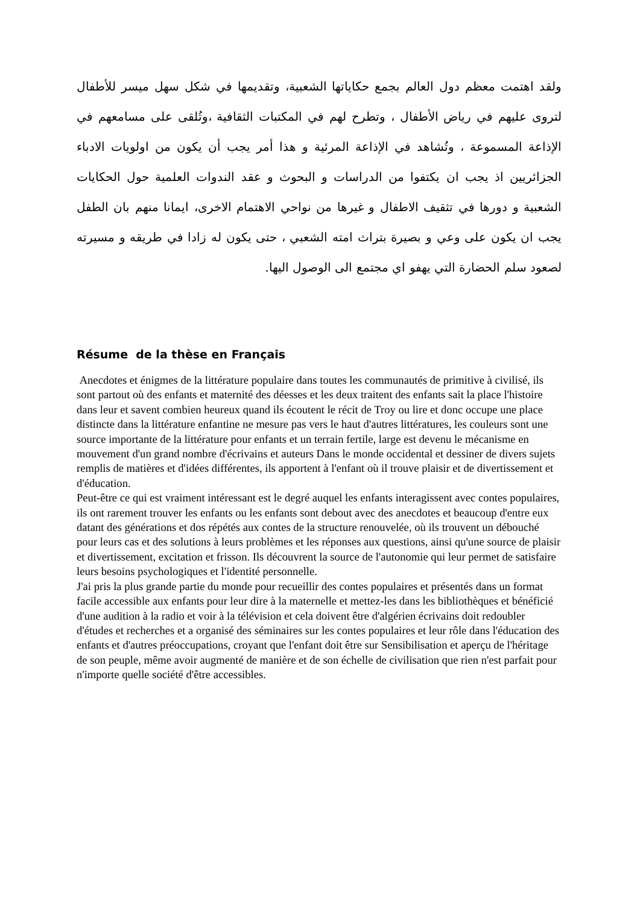ولقد اهتمت معظم دول العالم بجمع حكاياتها الشعبية، وتقديمها في شكل سهل ميسر للأطفال لتروى عليهم في رياض الأطفال ، وتطرح لهم في المكتبات الثقافية ،وتُلقى على مسامعهم في الإذاعة المسموعة ، وتُشاهد في الإذاعة المرئية و هذا أمر يجب أن يكون من اولويات الادباء الجزائريين اذ يجب ان يكتفوا من الدراسات و البحوث و عقد الندوات العلمية حول الحكايات الشعبية و دورها في تثقيف الاطفال و غيرها من نواحي الاهتمام الاخرى، ايمانا منهم بان الطفل يجب ان يكون على وعي و بصيرة بتراث امته الشعبي ، حتى يكون له زادا في طريقه و مسيرته لصعود سلم الحضارة التي يهفو اي مجتمع الى الوصول اليها.
Résume de la thèse en Français
Anecdotes et énigmes de la littérature populaire dans toutes les communautés de primitive à civilisé, ils sont partout où des enfants et maternité des déesses et les deux traitent des enfants sait la place l'histoire dans leur et savent combien heureux quand ils écoutent le récit de Troy ou lire et donc occupe une place distincte dans la littérature enfantine ne mesure pas vers le haut d'autres littératures, les couleurs sont une source importante de la littérature pour enfants et un terrain fertile, large est devenu le mécanisme en mouvement d'un grand nombre d'écrivains et auteurs Dans le monde occidental et dessiner de divers sujets remplis de matières et d'idées différentes, ils apportent à l'enfant où il trouve plaisir et de divertissement et d'éducation.
Peut-être ce qui est vraiment intéressant est le degré auquel les enfants interagissent avec contes populaires, ils ont rarement trouver les enfants ou les enfants sont debout avec des anecdotes et beaucoup d'entre eux datant des générations et dos répétés aux contes de la structure renouvelée, où ils trouvent un débouché pour leurs cas et des solutions à leurs problèmes et les réponses aux questions, ainsi qu'une source de plaisir et divertissement, excitation et frisson. Ils découvrent la source de l'autonomie qui leur permet de satisfaire leurs besoins psychologiques et l'identité personnelle.
J'ai pris la plus grande partie du monde pour recueillir des contes populaires et présentés dans un format facile accessible aux enfants pour leur dire à la maternelle et mettez-les dans les bibliothèques et bénéficié d'une audition à la radio et voir à la télévision et cela doivent être d'algérien écrivains doit redoubler d'études et recherches et a organisé des séminaires sur les contes populaires et leur rôle dans l'éducation des enfants et d'autres préoccupations, croyant que l'enfant doit être sur Sensibilisation et aperçu de l'héritage de son peuple, même avoir augmenté de manière et de son échelle de civilisation que rien n'est parfait pour n'importe quelle société d'être accessibles.